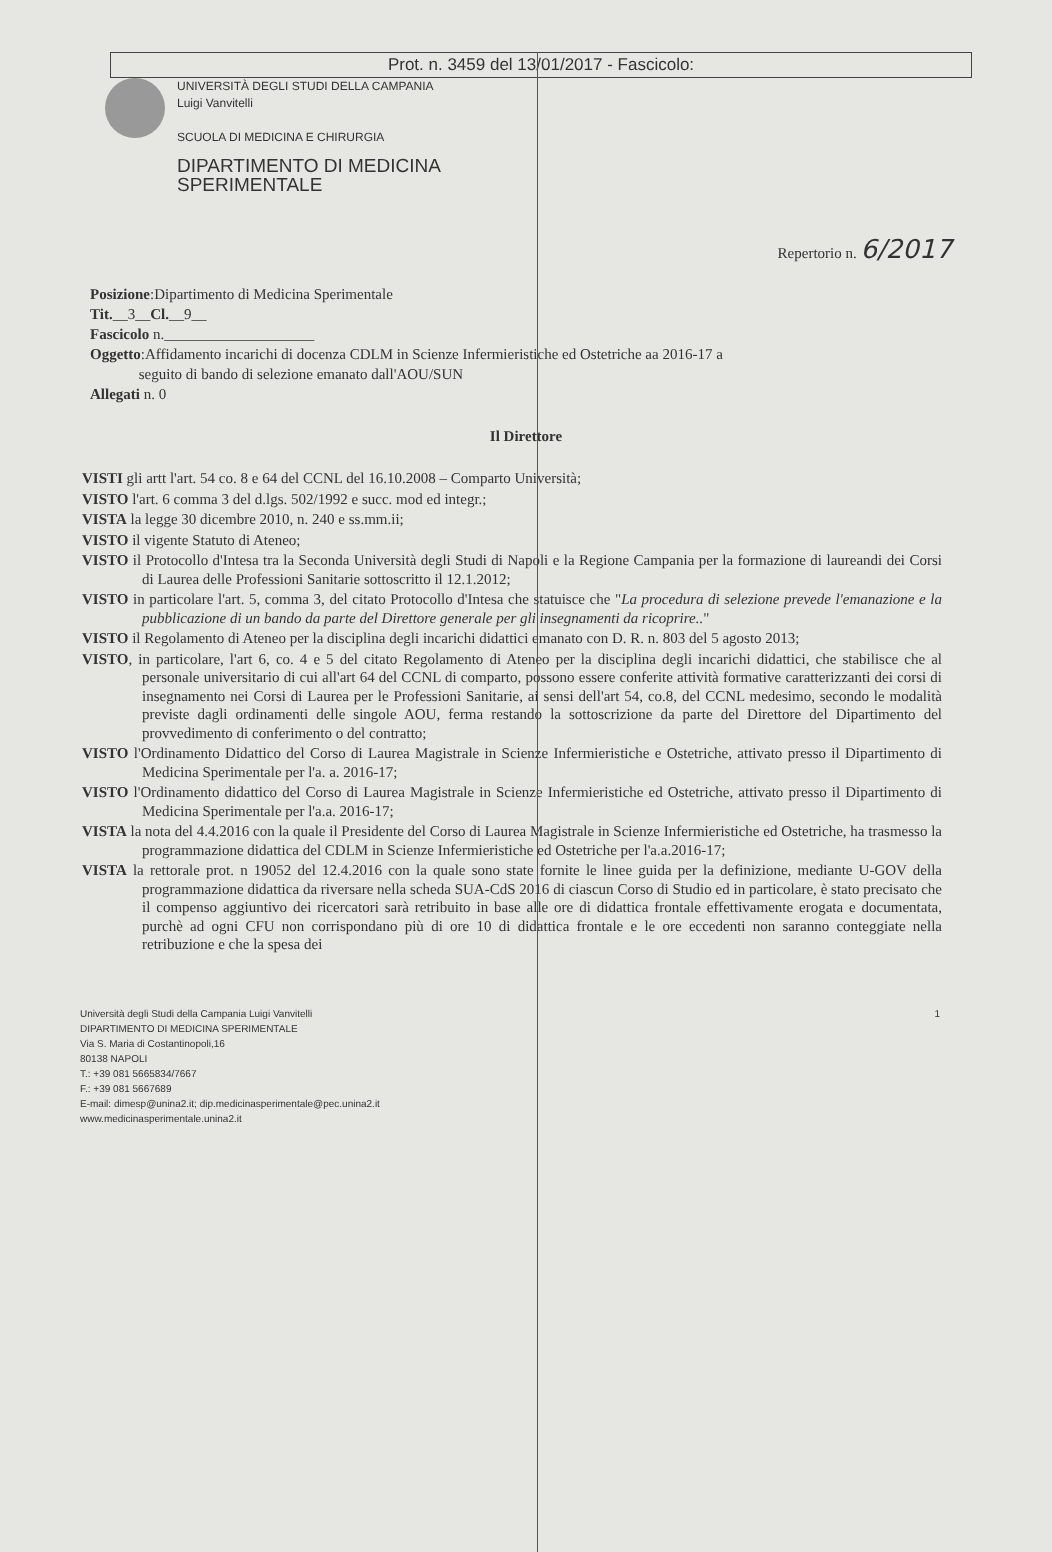Prot. n. 3459 del 13/01/2017 - Fascicolo:
UNIVERSITÀ DEGLI STUDI DELLA CAMPANIA
Luigi Vanvitelli
SCUOLA DI MEDICINA E CHIRURGIA
DIPARTIMENTO DI MEDICINA
SPERIMENTALE
Repertorio n. 6/2017
Posizione:Dipartimento di Medicina Sperimentale
Tit.__3__Cl.__9__
Fascicolo n.____________________
Oggetto:Affidamento incarichi di docenza CDLM in Scienze Infermieristiche ed Ostetriche aa 2016-17 a
seguito di bando di selezione emanato dall'AOU/SUN
Allegati n. 0
Il Direttore
VISTI gli artt l'art. 54 co. 8 e 64 del CCNL del 16.10.2008 – Comparto Università;
VISTO l'art. 6 comma 3 del d.lgs. 502/1992 e succ. mod ed integr.;
VISTA la legge 30 dicembre 2010, n. 240 e ss.mm.ii;
VISTO il vigente Statuto di Ateneo;
VISTO il Protocollo d'Intesa tra la Seconda Università degli Studi di Napoli e la Regione Campania per la formazione di laureandi dei Corsi di Laurea delle Professioni Sanitarie sottoscritto il 12.1.2012;
VISTO in particolare l'art. 5, comma 3, del citato Protocollo d'Intesa che statuisce che "La procedura di selezione prevede l'emanazione e la pubblicazione di un bando da parte del Direttore generale per gli insegnamenti da ricoprire.."
VISTO il Regolamento di Ateneo per la disciplina degli incarichi didattici emanato con D. R. n. 803 del 5 agosto 2013;
VISTO, in particolare, l'art 6, co. 4 e 5 del citato Regolamento di Ateneo per la disciplina degli incarichi didattici, che stabilisce che al personale universitario di cui all'art 64 del CCNL di comparto, possono essere conferite attività formative caratterizzanti dei corsi di insegnamento nei Corsi di Laurea per le Professioni Sanitarie, ai sensi dell'art 54, co.8, del CCNL medesimo, secondo le modalità previste dagli ordinamenti delle singole AOU, ferma restando la sottoscrizione da parte del Direttore del Dipartimento del provvedimento di conferimento o del contratto;
VISTO l'Ordinamento Didattico del Corso di Laurea Magistrale in Scienze Infermieristiche e Ostetriche, attivato presso il Dipartimento di Medicina Sperimentale per l'a. a. 2016-17;
VISTO l'Ordinamento didattico del Corso di Laurea Magistrale in Scienze Infermieristiche ed Ostetriche, attivato presso il Dipartimento di Medicina Sperimentale per l'a.a. 2016-17;
VISTA la nota del 4.4.2016 con la quale il Presidente del Corso di Laurea Magistrale in Scienze Infermieristiche ed Ostetriche, ha trasmesso la programmazione didattica del CDLM in Scienze Infermieristiche ed Ostetriche per l'a.a.2016-17;
VISTA la rettorale prot. n 19052 del 12.4.2016 con la quale sono state fornite le linee guida per la definizione, mediante U-GOV della programmazione didattica da riversare nella scheda SUA-CdS 2016 di ciascun Corso di Studio ed in particolare, è stato precisato che il compenso aggiuntivo dei ricercatori sarà retribuito in base alle ore di didattica frontale effettivamente erogata e documentata, purchè ad ogni CFU non corrispondano più di ore 10 di didattica frontale e le ore eccedenti non saranno conteggiate nella retribuzione e che la spesa dei
Università degli Studi della Campania Luigi Vanvitelli
DIPARTIMENTO DI MEDICINA SPERIMENTALE
Via S. Maria di Costantinopoli,16
80138 NAPOLI
T.: +39 081 5665834/7667
F.: +39 081 5667689
E-mail: dimesp@unina2.it; dip.medicinasperimentale@pec.unina2.it
www.medicinasperimentale.unina2.it
1